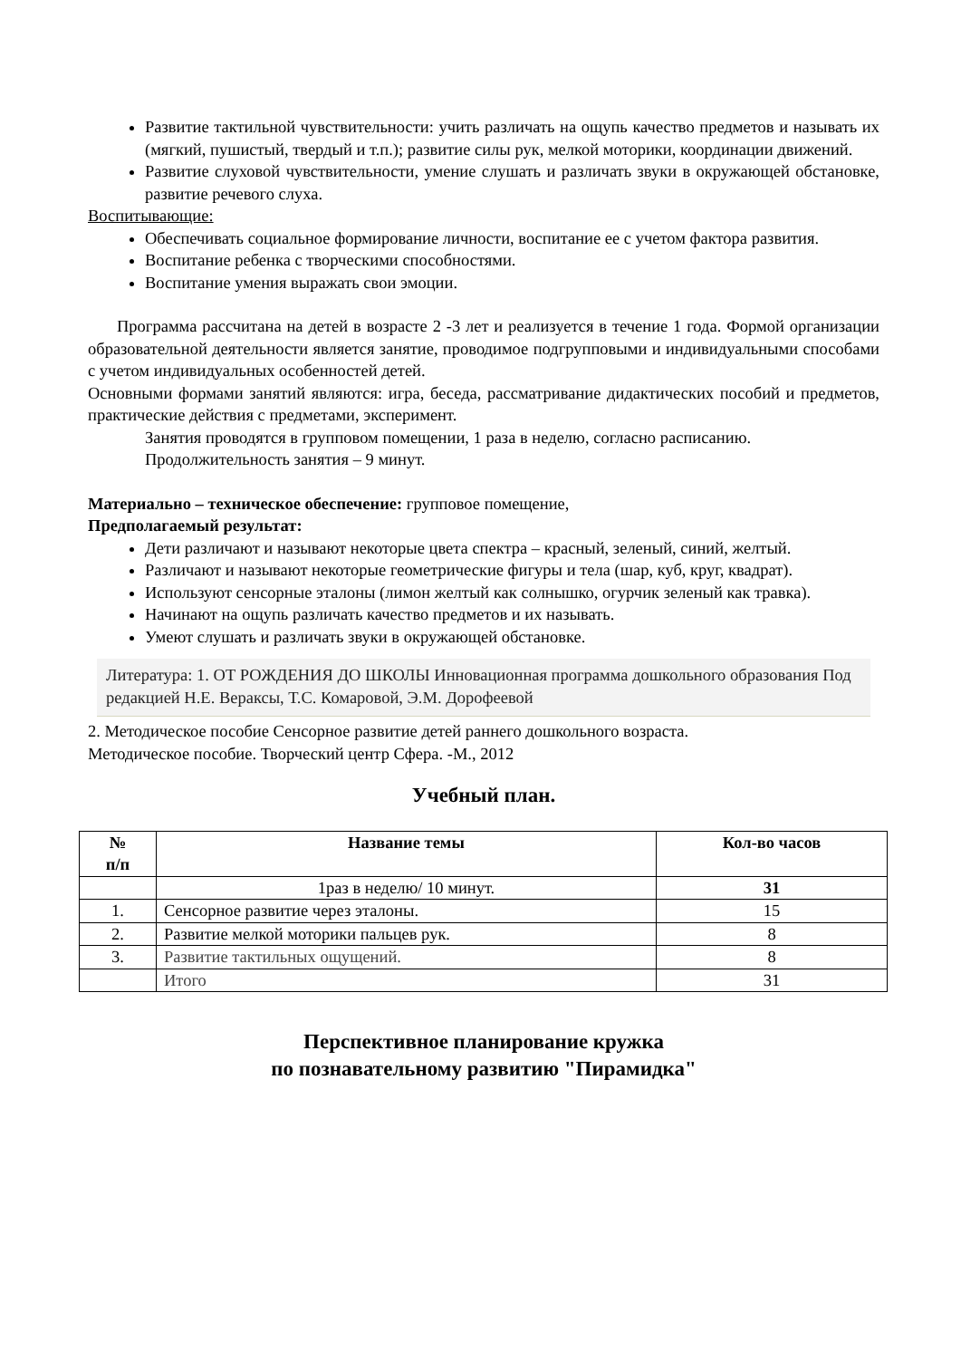Развитие тактильной чувствительности: учить различать на ощупь качество предметов и называть их (мягкий, пушистый, твердый и т.п.); развитие силы рук, мелкой моторики, координации движений.
Развитие слуховой чувствительности, умение слушать и различать звуки в окружающей обстановке, развитие речевого слуха.
Воспитывающие:
Обеспечивать социальное формирование личности, воспитание ее с учетом фактора развития.
Воспитание ребенка с творческими способностями.
Воспитание умения выражать свои эмоции.
Программа рассчитана на детей в возрасте 2 -3 лет и реализуется в течение 1 года. Формой организации образовательной деятельности является занятие, проводимое подгрупповыми и индивидуальными способами с учетом индивидуальных особенностей детей.
Основными формами занятий являются: игра, беседа, рассматривание дидактических пособий и предметов, практические действия с предметами, эксперимент.
Занятия проводятся в групповом помещении, 1 раза в неделю, согласно расписанию.
Продолжительность занятия – 9 минут.
Материально – техническое обеспечение: групповое помещение,
Предполагаемый результат:
Дети различают и называют некоторые цвета спектра – красный, зеленый, синий, желтый.
Различают и называют некоторые геометрические фигуры и тела (шар, куб, круг, квадрат).
Используют сенсорные эталоны (лимон желтый как солнышко, огурчик зеленый как травка).
Начинают на ощупь различать качество предметов и их называть.
Умеют слушать и различать звуки в окружающей обстановке.
Литература: 1. ОТ РОЖДЕНИЯ ДО ШКОЛЫ Инновационная программа дошкольного образования Под редакцией Н.Е. Вераксы, Т.С. Комаровой, Э.М. Дорофеевой
2. Методическое пособие Сенсорное развитие детей раннего дошкольного возраста.
Методическое пособие. Творческий центр Сфера. -М., 2012
Учебный план.
| № п/п | Название темы | Кол-во часов |
| --- | --- | --- |
| | 1раз в неделю/ 10 минут. | 31 |
| 1. | Сенсорное развитие через эталоны. | 15 |
| 2. | Развитие мелкой моторики пальцев рук. | 8 |
| 3. | Развитие тактильных ощущений. | 8 |
| | Итого | 31 |
Перспективное планирование кружка
по познавательному развитию "Пирамидка"